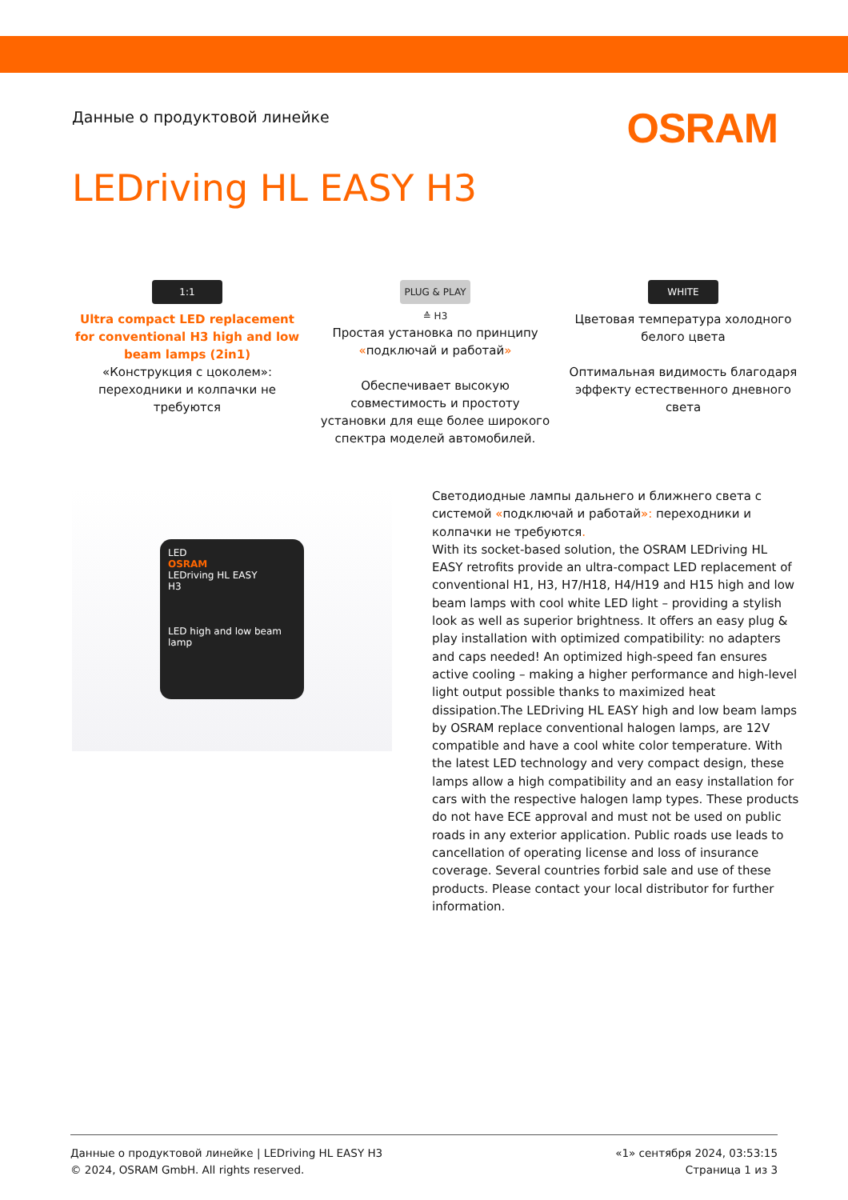Данные о продуктовой линейке
OSRAM
LEDriving HL EASY H3
1:1
Ultra compact LED replacement for conventional H3 high and low beam lamps (2in1)
«Конструкция с цоколем»: переходники и колпачки не требуются
PLUG & PLAY ≙ H3
Простая установка по принципу «подключай и работай»
Обеспечивает высокую совместимость и простоту установки для еще более широкого спектра моделей автомобилей.
WHITE
Цветовая температура холодного белого цвета
Оптимальная видимость благодаря эффекту естественного дневного света
LED
OSRAM
LEDriving HL EASY
H3
LED high and low beam lamp
Светодиодные лампы дальнего и ближнего света с системой «подключай и работай»: переходники и колпачки не требуются.
With its socket-based solution, the OSRAM LEDriving HL EASY retrofits provide an ultra-compact LED replacement of conventional H1, H3, H7/H18, H4/H19 and H15 high and low beam lamps with cool white LED light – providing a stylish look as well as superior brightness. It offers an easy plug & play installation with optimized compatibility: no adapters and caps needed! An optimized high-speed fan ensures active cooling – making a higher performance and high-level light output possible thanks to maximized heat dissipation.The LEDriving HL EASY high and low beam lamps by OSRAM replace conventional halogen lamps, are 12V compatible and have a cool white color temperature. With the latest LED technology and very compact design, these lamps allow a high compatibility and an easy installation for cars with the respective halogen lamp types. These products do not have ECE approval and must not be used on public roads in any exterior application. Public roads use leads to cancellation of operating license and loss of insurance coverage. Several countries forbid sale and use of these products. Please contact your local distributor for further information.
Данные о продуктовой линейке | LEDriving HL EASY H3
© 2024, OSRAM GmbH. All rights reserved.
«1» сентября 2024, 03:53:15
Страница 1 из 3